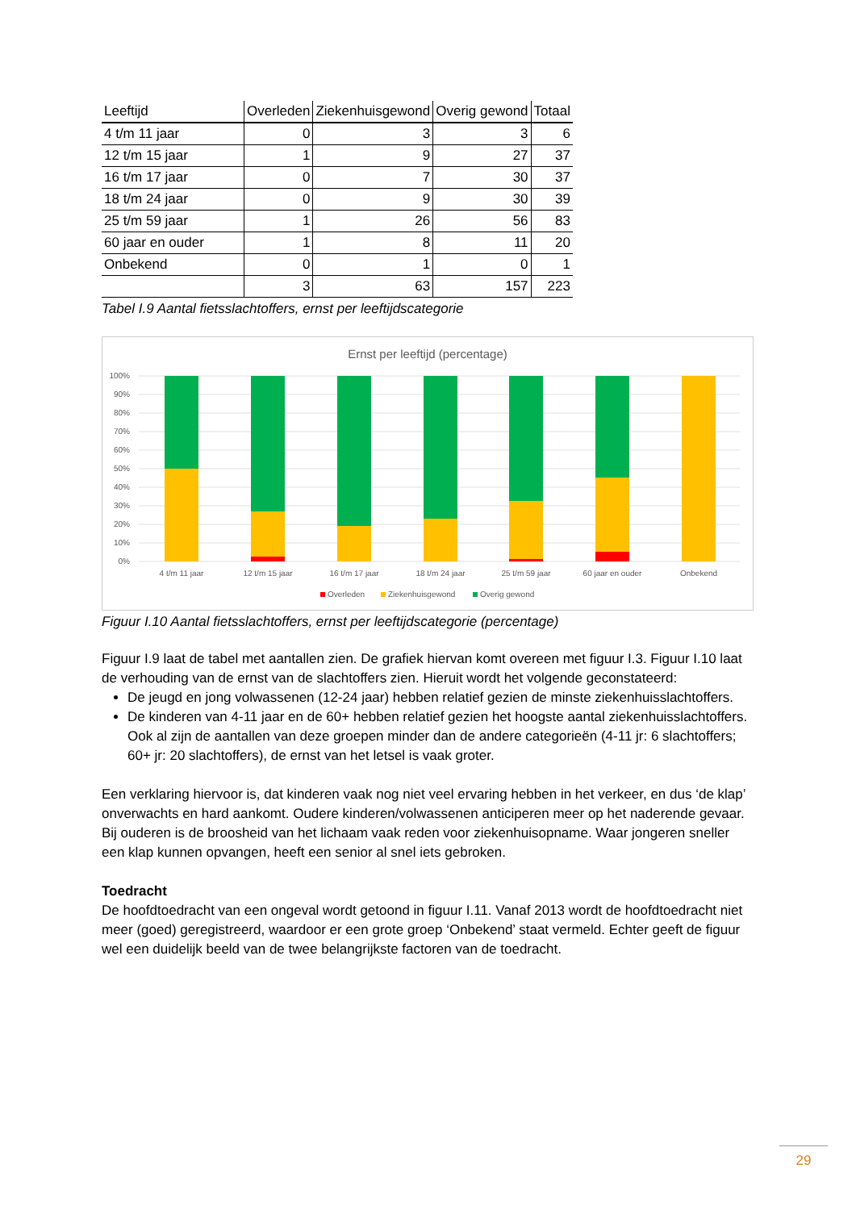| Leeftijd | Overleden | Ziekenhuisgewond | Overig gewond | Totaal |
| --- | --- | --- | --- | --- |
| 4 t/m 11 jaar | 0 | 3 | 3 | 6 |
| 12 t/m 15 jaar | 1 | 9 | 27 | 37 |
| 16 t/m 17 jaar | 0 | 7 | 30 | 37 |
| 18 t/m 24 jaar | 0 | 9 | 30 | 39 |
| 25 t/m 59 jaar | 1 | 26 | 56 | 83 |
| 60 jaar en ouder | 1 | 8 | 11 | 20 |
| Onbekend | 0 | 1 | 0 | 1 |
| | 3 | 63 | 157 | 223 |
Tabel I.9 Aantal fietsslachtoffers, ernst per leeftijdscategorie
Ernst per leeftijd (percentage)
100%
90%
80%
70%
60%
50%
40%
30%
20%
10%
0%
4 t/m 11 jaar
12 t/m 15 jaar
16 t/m 17 jaar
18 t/m 24 jaar
25 t/m 59 jaar
60 jaar en ouder
Onbekend
Overleden
Ziekenhuisgewond
Overig gewond
Figuur I.10 Aantal fietsslachtoffers, ernst per leeftijdscategorie (percentage)
Figuur I.9 laat de tabel met aantallen zien. De grafiek hiervan komt overeen met figuur I.3. Figuur I.10 laat de verhouding van de ernst van de slachtoffers zien. Hieruit wordt het volgende geconstateerd:
De jeugd en jong volwassenen (12-24 jaar) hebben relatief gezien de minste ziekenhuisslachtoffers.
De kinderen van 4-11 jaar en de 60+ hebben relatief gezien het hoogste aantal ziekenhuisslachtoffers. Ook al zijn de aantallen van deze groepen minder dan de andere categorieën (4-11 jr: 6 slachtoffers; 60+ jr: 20 slachtoffers), de ernst van het letsel is vaak groter.
Een verklaring hiervoor is, dat kinderen vaak nog niet veel ervaring hebben in het verkeer, en dus ‘de klap’ onverwachts en hard aankomt. Oudere kinderen/volwassenen anticiperen meer op het naderende gevaar. Bij ouderen is de broosheid van het lichaam vaak reden voor ziekenhuisopname. Waar jongeren sneller een klap kunnen opvangen, heeft een senior al snel iets gebroken.
Toedracht
De hoofdtoedracht van een ongeval wordt getoond in figuur I.11. Vanaf 2013 wordt de hoofdtoedracht niet meer (goed) geregistreerd, waardoor er een grote groep ‘Onbekend’ staat vermeld. Echter geeft de figuur wel een duidelijk beeld van de twee belangrijkste factoren van de toedracht.
29